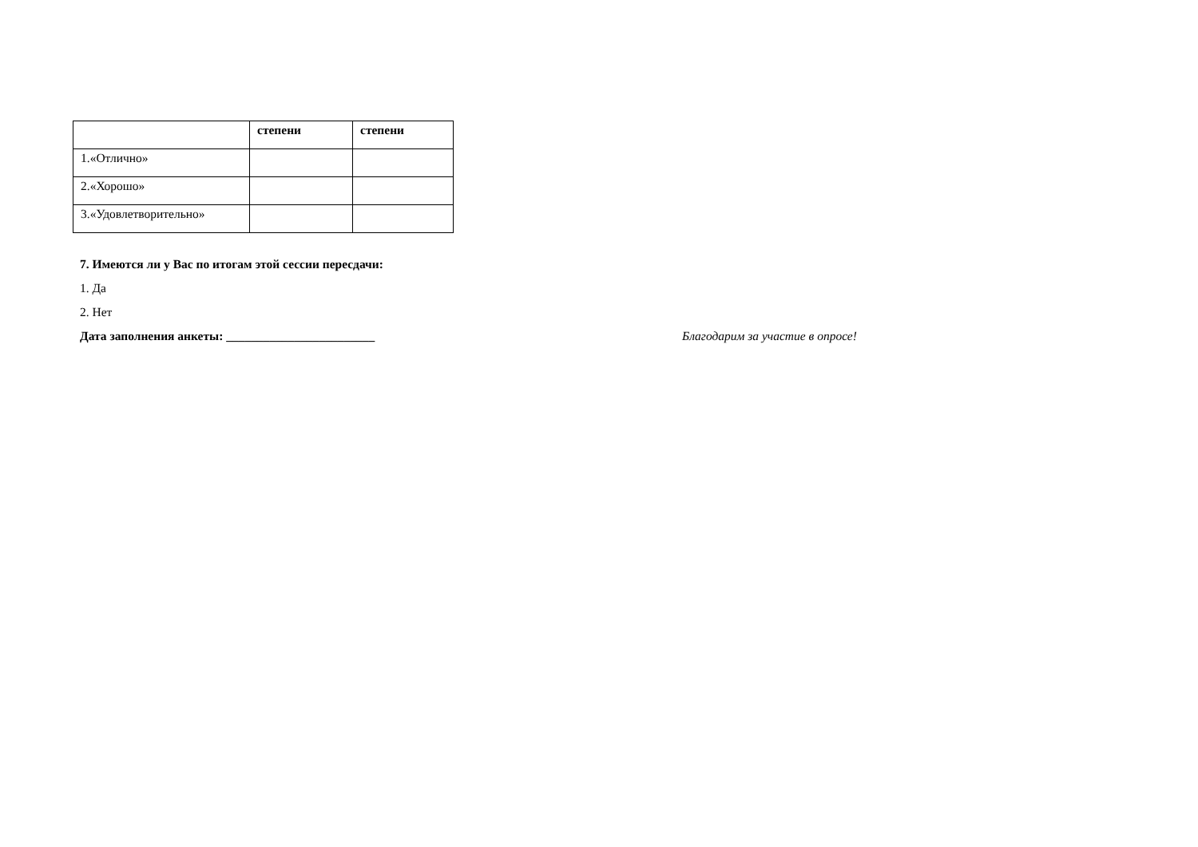| | степени | степени |
| --- | --- | --- |
| 1.«Отлично» | | |
| 2.«Хорошо» | | |
| 3.«Удовлетворительно» | | |
7. Имеются ли у Вас по итогам этой сессии пересдачи:
1. Да
2. Нет
Дата заполнения анкеты: ________________________ Благодарим за участие в опросе!